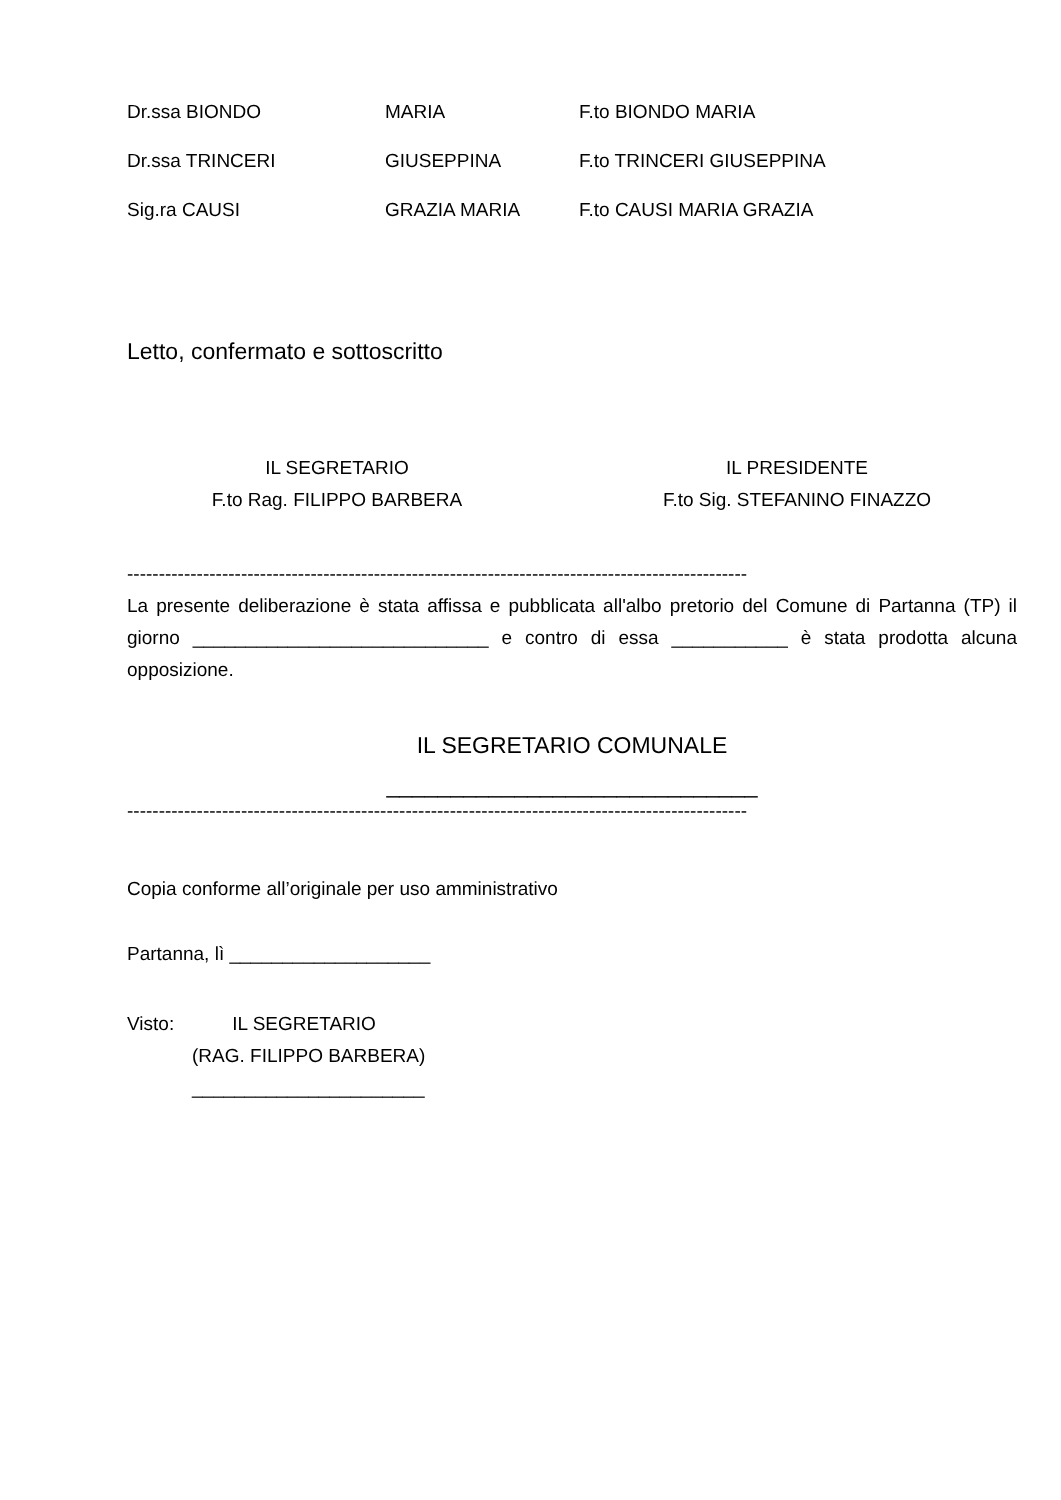Dr.ssa BIONDO MARIA F.to BIONDO MARIA
Dr.ssa TRINCERI GIUSEPPINA F.to TRINCERI GIUSEPPINA
Sig.ra CAUSI GRAZIA MARIA F.to CAUSI MARIA GRAZIA
Letto, confermato e sottoscritto
IL SEGRETARIO
F.to Rag. FILIPPO BARBERA
IL PRESIDENTE
F.to Sig. STEFANINO FINAZZO
--------------------------------------------------------------------------------------------------
La presente deliberazione è stata affissa e pubblicata all'albo pretorio del Comune di Partanna (TP) il giorno ____________________________ e contro di essa ___________ è stata prodotta alcuna opposizione.
IL SEGRETARIO COMUNALE
_____________________________
--------------------------------------------------------------------------------------------------
Copia conforme all’originale per uso amministrativo
Partanna, lì ___________________
Visto: IL SEGRETARIO
(RAG. FILIPPO BARBERA)
______________________